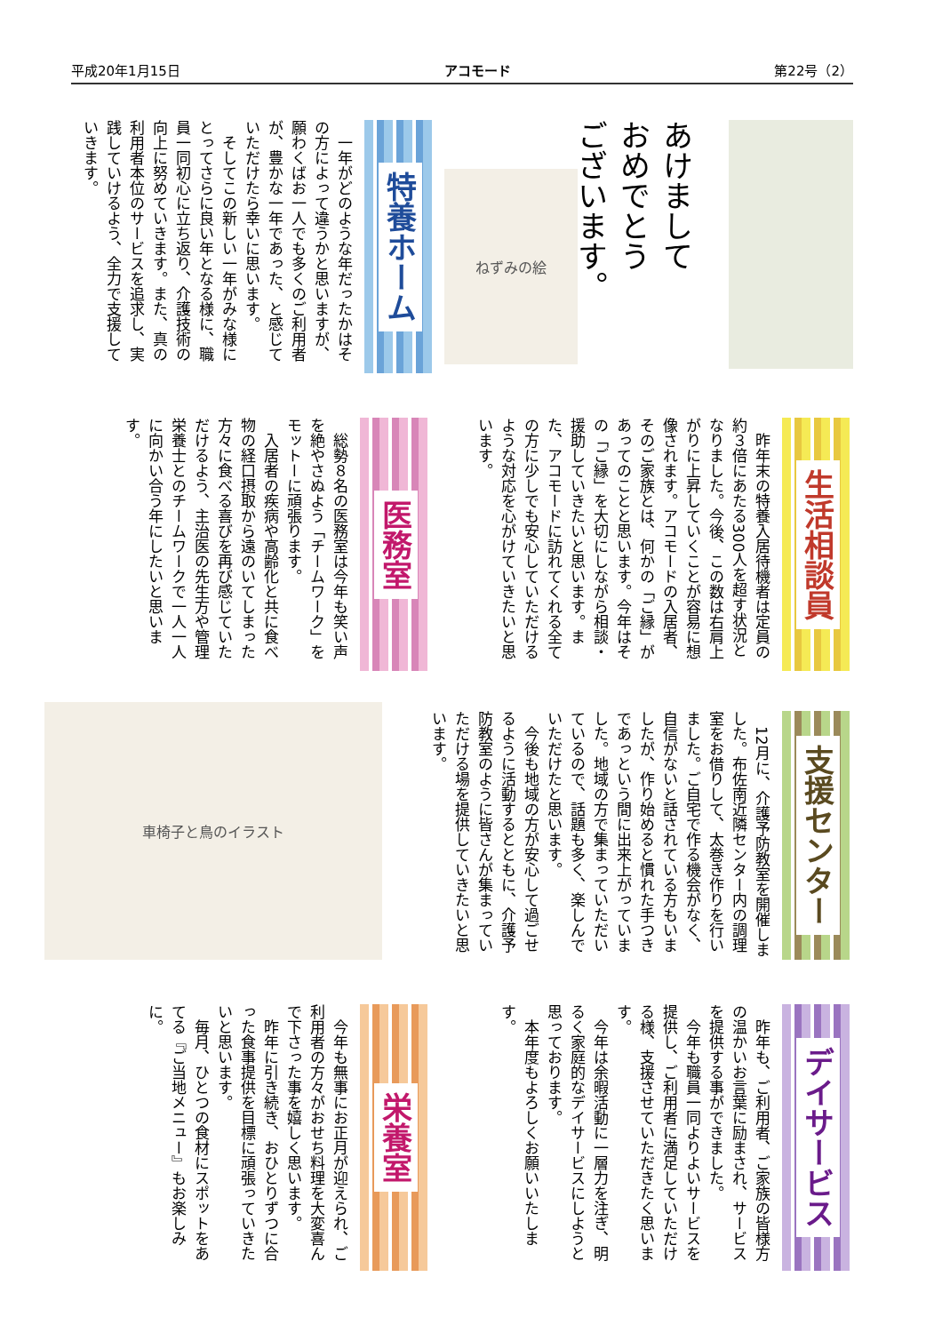平成20年1月15日 アコモード 第22号（2）
あけまして
おめでとう
ございます。
ねずみの絵
特養ホーム
　一年がどのような年だったかはその方によって違うかと思いますが、願わくばお一人でも多くのご利用者が、豊かな一年であった、と感じていただけたら幸いに思います。
　そしてこの新しい一年がみな様にとってさらに良い年となる様に、職員一同初心に立ち返り、介護技術の向上に努めていきます。また、真の利用者本位のサービスを追求し、実践していけるよう、全力で支援していきます。
生活相談員
　昨年末の特養入居待機者は定員の約３倍にあたる300人を超す状況となりました。今後、この数は右肩上がりに上昇していくことが容易に想像されます。アコモードの入居者、そのご家族とは、何かの「ご縁」があってのことと思います。今年はその「ご縁」を大切にしながら相談・援助していきたいと思います。また、アコモードに訪れてくれる全ての方に少しでも安心していただけるような対応を心がけていきたいと思います。
医務室
　総勢８名の医務室は今年も笑い声を絶やさぬよう「チームワーク」をモットーに頑張ります。
　入居者の疾病や高齢化と共に食べ物の経口摂取から遠のいてしまった方々に食べる喜びを再び感じていただけるよう、主治医の先生方や管理栄養士とのチームワークで一人一人に向かい合う年にしたいと思います。
支援センター
　12月に、介護予防教室を開催しました。布佐南近隣センター内の調理室をお借りして、太巻き作りを行いました。ご自宅で作る機会がなく、自信がないと話されている方もいましたが、作り始めると慣れた手つきであっという間に出来上がっていました。地域の方で集まっていただいているので、話題も多く、楽しんでいただけたと思います。
　今後も地域の方が安心して過ごせるように活動するとともに、介護予防教室のように皆さんが集まっていただける場を提供していきたいと思います。
車椅子と鳥のイラスト
デイサービス
　昨年も、ご利用者、ご家族の皆様方の温かいお言葉に励まされ、サービスを提供する事ができました。
　今年も職員一同よりよいサービスを提供し、ご利用者に満足していただける様、支援させていただきたく思います。
　今年は余暇活動に一層力を注ぎ、明るく家庭的なデイサービスにしようと思っております。
　本年度もよろしくお願いいたします。
栄養室
　今年も無事にお正月が迎えられ、ご利用者の方々がおせち料理を大変喜んで下さった事を嬉しく思います。
　昨年に引き続き、おひとりずつに合った食事提供を目標に頑張っていきたいと思います。
　毎月、ひとつの食材にスポットをあてる『ご当地メニュー』もお楽しみに。